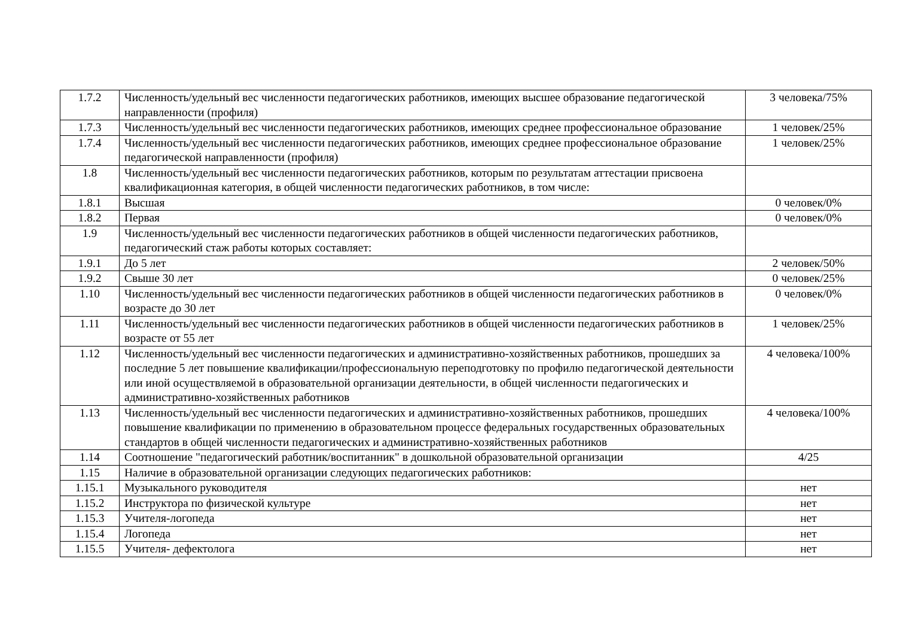| 1.7.2 | Численность/удельный вес численности педагогических работников, имеющих высшее образование педагогической направленности (профиля) | 3 человека/75% |
| 1.7.3 | Численность/удельный вес численности педагогических работников, имеющих среднее профессиональное образование | 1 человек/25% |
| 1.7.4 | Численность/удельный вес численности педагогических работников, имеющих среднее профессиональное образование педагогической направленности (профиля) | 1 человек/25% |
| 1.8 | Численность/удельный вес численности педагогических работников, которым по результатам аттестации присвоена квалификационная категория, в общей численности педагогических работников, в том числе: | |
| 1.8.1 | Высшая | 0 человек/0% |
| 1.8.2 | Первая | 0 человек/0% |
| 1.9 | Численность/удельный вес численности педагогических работников в общей численности педагогических работников, педагогический стаж работы которых составляет: | |
| 1.9.1 | До 5 лет | 2 человек/50% |
| 1.9.2 | Свыше 30 лет | 0 человек/25% |
| 1.10 | Численность/удельный вес численности педагогических работников в общей численности педагогических работников в возрасте до 30 лет | 0 человек/0% |
| 1.11 | Численность/удельный вес численности педагогических работников в общей численности педагогических работников в возрасте от 55 лет | 1 человек/25% |
| 1.12 | Численность/удельный вес численности педагогических и административно-хозяйственных работников, прошедших за последние 5 лет повышение квалификации/профессиональную переподготовку по профилю педагогической деятельности или иной осуществляемой в образовательной организации деятельности, в общей численности педагогических и административно-хозяйственных работников | 4 человека/100% |
| 1.13 | Численность/удельный вес численности педагогических и административно-хозяйственных работников, прошедших повышение квалификации по применению в образовательном процессе федеральных государственных образовательных стандартов в общей численности педагогических и административно-хозяйственных работников | 4 человека/100% |
| 1.14 | Соотношение "педагогический работник/воспитанник" в дошкольной образовательной организации | 4/25 |
| 1.15 | Наличие в образовательной организации следующих педагогических работников: | |
| 1.15.1 | Музыкального руководителя | нет |
| 1.15.2 | Инструктора по физической культуре | нет |
| 1.15.3 | Учителя-логопеда | нет |
| 1.15.4 | Логопеда | нет |
| 1.15.5 | Учителя- дефектолога | нет |